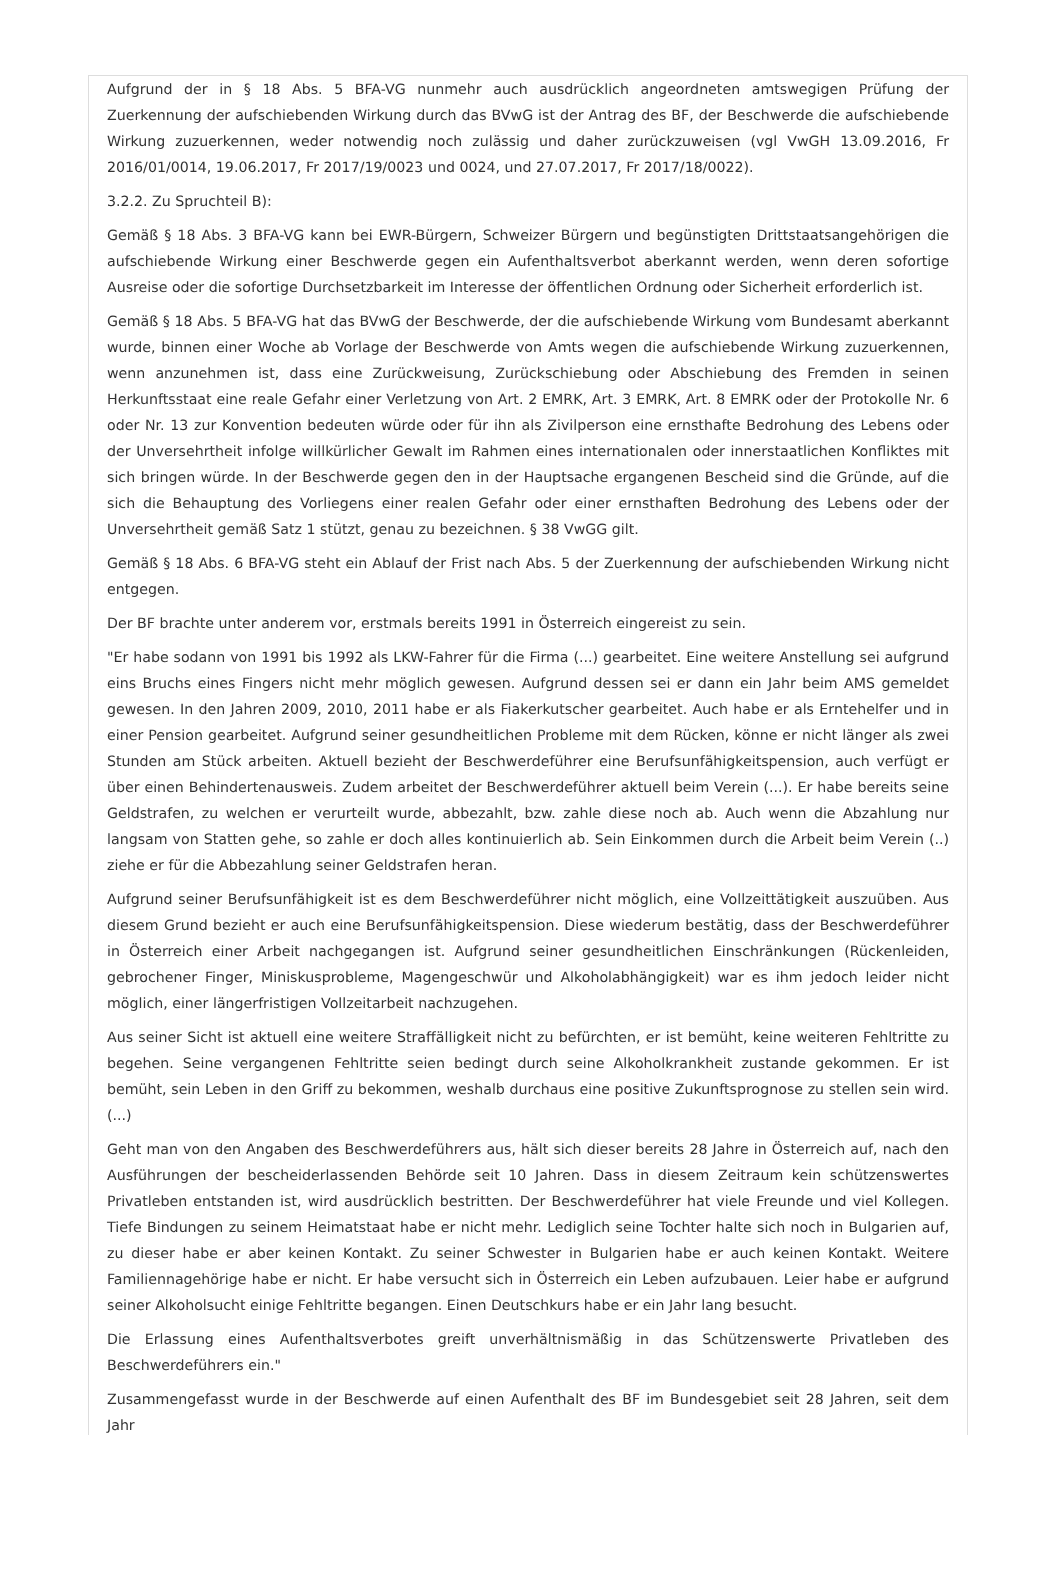Aufgrund der in § 18 Abs. 5 BFA-VG nunmehr auch ausdrücklich angeordneten amtswegigen Prüfung der Zuerkennung der aufschiebenden Wirkung durch das BVwG ist der Antrag des BF, der Beschwerde die aufschiebende Wirkung zuzuerkennen, weder notwendig noch zulässig und daher zurückzuweisen (vgl VwGH 13.09.2016, Fr 2016/01/0014, 19.06.2017, Fr 2017/19/0023 und 0024, und 27.07.2017, Fr 2017/18/0022).
3.2.2. Zu Spruchteil B):
Gemäß § 18 Abs. 3 BFA-VG kann bei EWR-Bürgern, Schweizer Bürgern und begünstigten Drittstaatsangehörigen die aufschiebende Wirkung einer Beschwerde gegen ein Aufenthaltsverbot aberkannt werden, wenn deren sofortige Ausreise oder die sofortige Durchsetzbarkeit im Interesse der öffentlichen Ordnung oder Sicherheit erforderlich ist.
Gemäß § 18 Abs. 5 BFA-VG hat das BVwG der Beschwerde, der die aufschiebende Wirkung vom Bundesamt aberkannt wurde, binnen einer Woche ab Vorlage der Beschwerde von Amts wegen die aufschiebende Wirkung zuzuerkennen, wenn anzunehmen ist, dass eine Zurückweisung, Zurückschiebung oder Abschiebung des Fremden in seinen Herkunftsstaat eine reale Gefahr einer Verletzung von Art. 2 EMRK, Art. 3 EMRK, Art. 8 EMRK oder der Protokolle Nr. 6 oder Nr. 13 zur Konvention bedeuten würde oder für ihn als Zivilperson eine ernsthafte Bedrohung des Lebens oder der Unversehrtheit infolge willkürlicher Gewalt im Rahmen eines internationalen oder innerstaatlichen Konfliktes mit sich bringen würde. In der Beschwerde gegen den in der Hauptsache ergangenen Bescheid sind die Gründe, auf die sich die Behauptung des Vorliegens einer realen Gefahr oder einer ernsthaften Bedrohung des Lebens oder der Unversehrtheit gemäß Satz 1 stützt, genau zu bezeichnen. § 38 VwGG gilt.
Gemäß § 18 Abs. 6 BFA-VG steht ein Ablauf der Frist nach Abs. 5 der Zuerkennung der aufschiebenden Wirkung nicht entgegen.
Der BF brachte unter anderem vor, erstmals bereits 1991 in Österreich eingereist zu sein.
"Er habe sodann von 1991 bis 1992 als LKW-Fahrer für die Firma (...) gearbeitet. Eine weitere Anstellung sei aufgrund eins Bruchs eines Fingers nicht mehr möglich gewesen. Aufgrund dessen sei er dann ein Jahr beim AMS gemeldet gewesen. In den Jahren 2009, 2010, 2011 habe er als Fiakerkutscher gearbeitet. Auch habe er als Erntehelfer und in einer Pension gearbeitet. Aufgrund seiner gesundheitlichen Probleme mit dem Rücken, könne er nicht länger als zwei Stunden am Stück arbeiten. Aktuell bezieht der Beschwerdeführer eine Berufsunfähigkeitspension, auch verfügt er über einen Behindertenausweis. Zudem arbeitet der Beschwerdeführer aktuell beim Verein (...). Er habe bereits seine Geldstrafen, zu welchen er verurteilt wurde, abbezahlt, bzw. zahle diese noch ab. Auch wenn die Abzahlung nur langsam von Statten gehe, so zahle er doch alles kontinuierlich ab. Sein Einkommen durch die Arbeit beim Verein (..) ziehe er für die Abbezahlung seiner Geldstrafen heran.
Aufgrund seiner Berufsunfähigkeit ist es dem Beschwerdeführer nicht möglich, eine Vollzeittätigkeit auszuüben. Aus diesem Grund bezieht er auch eine Berufsunfähigkeitspension. Diese wiederum bestätig, dass der Beschwerdeführer in Österreich einer Arbeit nachgegangen ist. Aufgrund seiner gesundheitlichen Einschränkungen (Rückenleiden, gebrochener Finger, Miniskusprobleme, Magengeschwür und Alkoholabhängigkeit) war es ihm jedoch leider nicht möglich, einer längerfristigen Vollzeitarbeit nachzugehen.
Aus seiner Sicht ist aktuell eine weitere Straffälligkeit nicht zu befürchten, er ist bemüht, keine weiteren Fehltritte zu begehen. Seine vergangenen Fehltritte seien bedingt durch seine Alkoholkrankheit zustande gekommen. Er ist bemüht, sein Leben in den Griff zu bekommen, weshalb durchaus eine positive Zukunftsprognose zu stellen sein wird. (...)
Geht man von den Angaben des Beschwerdeführers aus, hält sich dieser bereits 28 Jahre in Österreich auf, nach den Ausführungen der bescheiderlassenden Behörde seit 10 Jahren. Dass in diesem Zeitraum kein schützenswertes Privatleben entstanden ist, wird ausdrücklich bestritten. Der Beschwerdeführer hat viele Freunde und viel Kollegen. Tiefe Bindungen zu seinem Heimatstaat habe er nicht mehr. Lediglich seine Tochter halte sich noch in Bulgarien auf, zu dieser habe er aber keinen Kontakt. Zu seiner Schwester in Bulgarien habe er auch keinen Kontakt. Weitere Familiennagehörige habe er nicht. Er habe versucht sich in Österreich ein Leben aufzubauen. Leier habe er aufgrund seiner Alkoholsucht einige Fehltritte begangen. Einen Deutschkurs habe er ein Jahr lang besucht.
Die Erlassung eines Aufenthaltsverbotes greift unverhältnismäßig in das Schützenswerte Privatleben des Beschwerdeführers ein."
Zusammengefasst wurde in der Beschwerde auf einen Aufenthalt des BF im Bundesgebiet seit 28 Jahren, seit dem Jahr